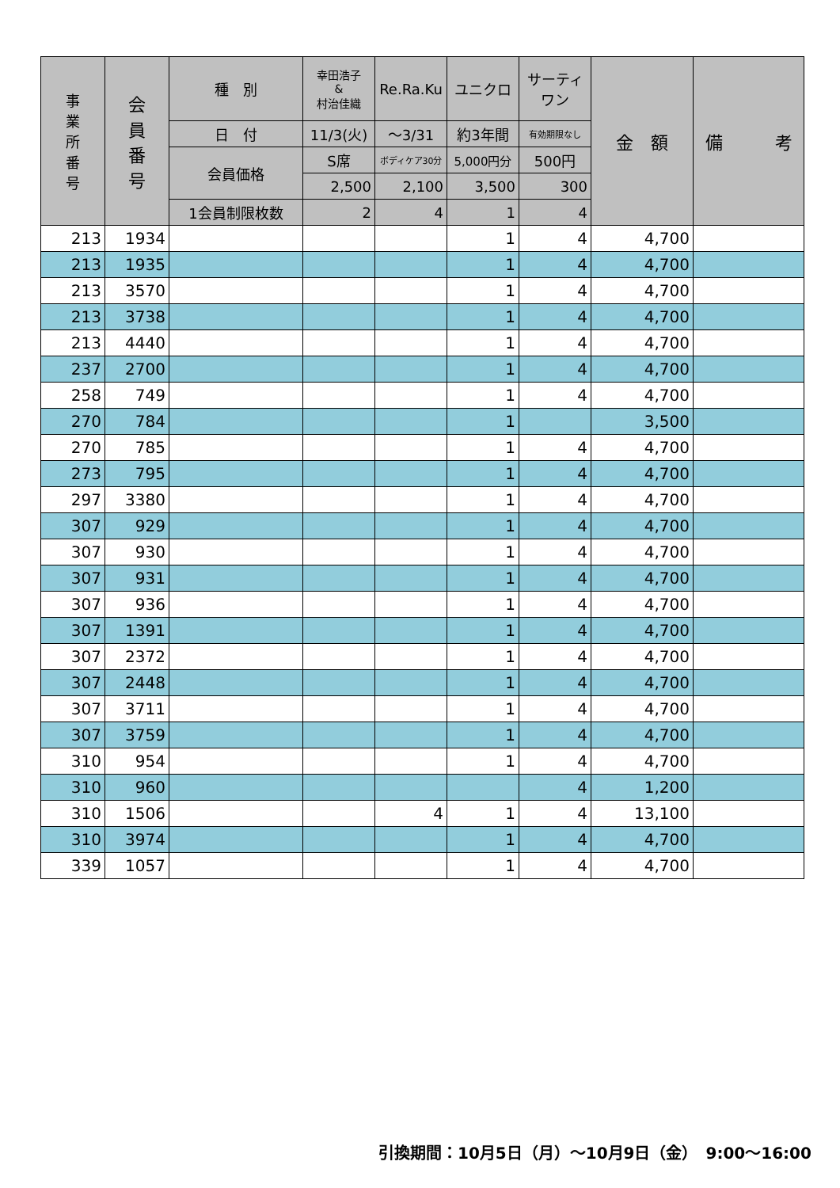| 事 業 所 番 号 | 会 員 番 号 | 種 別 | 幸田浩子 & 村治佳織 | Re.Ra.Ku | ユニクロ | サーティ ワン | 金 額 | 備 考 |
| --- | --- | --- | --- | --- | --- | --- | --- | --- |
| | | 日 付 | 11/3(火) | ～3/31 | 約3年間 | 有効期限なし | | |
| | | 会員価格 | S席 | ボディケア30分 | 5,000円分 | 500円 | | |
| | | | 2,500 | 2,100 | 3,500 | 300 | | |
| | | 1会員制限枚数 | 2 | 4 | 1 | 4 | | |
| 213 | 1934 | | | | 1 | 4 | 4,700 | |
| 213 | 1935 | | | | 1 | 4 | 4,700 | |
| 213 | 3570 | | | | 1 | 4 | 4,700 | |
| 213 | 3738 | | | | 1 | 4 | 4,700 | |
| 213 | 4440 | | | | 1 | 4 | 4,700 | |
| 237 | 2700 | | | | 1 | 4 | 4,700 | |
| 258 | 749 | | | | 1 | 4 | 4,700 | |
| 270 | 784 | | | | 1 | | 3,500 | |
| 270 | 785 | | | | 1 | 4 | 4,700 | |
| 273 | 795 | | | | 1 | 4 | 4,700 | |
| 297 | 3380 | | | | 1 | 4 | 4,700 | |
| 307 | 929 | | | | 1 | 4 | 4,700 | |
| 307 | 930 | | | | 1 | 4 | 4,700 | |
| 307 | 931 | | | | 1 | 4 | 4,700 | |
| 307 | 936 | | | | 1 | 4 | 4,700 | |
| 307 | 1391 | | | | 1 | 4 | 4,700 | |
| 307 | 2372 | | | | 1 | 4 | 4,700 | |
| 307 | 2448 | | | | 1 | 4 | 4,700 | |
| 307 | 3711 | | | | 1 | 4 | 4,700 | |
| 307 | 3759 | | | | 1 | 4 | 4,700 | |
| 310 | 954 | | | | 1 | 4 | 4,700 | |
| 310 | 960 | | | | | 4 | 1,200 | |
| 310 | 1506 | | | 4 | 1 | 4 | 13,100 | |
| 310 | 3974 | | | | 1 | 4 | 4,700 | |
| 339 | 1057 | | | | 1 | 4 | 4,700 | |
引換期間：10月5日（月）～10月9日（金）　9:00～16:00